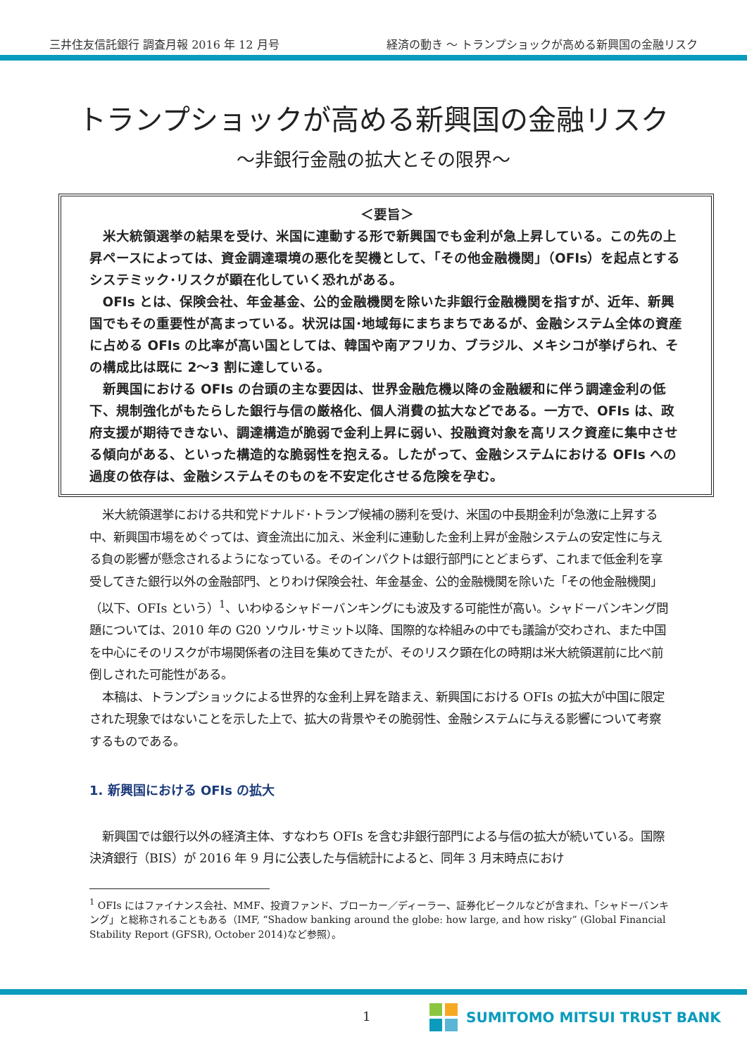三井住友信託銀行 調査月報 2016 年 12 月号 経済の動き ～ トランプショックが高める新興国の金融リスク
トランプショックが高める新興国の金融リスク
～非銀行金融の拡大とその限界～
＜要旨＞
米大統領選挙の結果を受け、米国に連動する形で新興国でも金利が急上昇している。この先の上昇ペースによっては、資金調達環境の悪化を契機として、「その他金融機関」（OFIs）を起点とするシステミック･リスクが顕在化していく恐れがある。
OFIs とは、保険会社、年金基金、公的金融機関を除いた非銀行金融機関を指すが、近年、新興国でもその重要性が高まっている。状況は国･地域毎にまちまちであるが、金融システム全体の資産に占める OFIs の比率が高い国としては、韓国や南アフリカ、ブラジル、メキシコが挙げられ、その構成比は既に 2～3 割に達している。
新興国における OFIs の台頭の主な要因は、世界金融危機以降の金融緩和に伴う調達金利の低下、規制強化がもたらした銀行与信の厳格化、個人消費の拡大などである。一方で、OFIs は、政府支援が期待できない、調達構造が脆弱で金利上昇に弱い、投融資対象を高リスク資産に集中させる傾向がある、といった構造的な脆弱性を抱える。したがって、金融システムにおける OFIs への過度の依存は、金融システムそのものを不安定化させる危険を孕む。
米大統領選挙における共和党ドナルド･トランプ候補の勝利を受け、米国の中長期金利が急激に上昇する中、新興国市場をめぐっては、資金流出に加え、米金利に連動した金利上昇が金融システムの安定性に与える負の影響が懸念されるようになっている。そのインパクトは銀行部門にとどまらず、これまで低金利を享受してきた銀行以外の金融部門、とりわけ保険会社、年金基金、公的金融機関を除いた「その他金融機関」（以下、OFIs という）<sup>1</sup>、いわゆるシャドーバンキングにも波及する可能性が高い。シャドーバンキング問題については、2010 年の G20 ソウル･サミット以降、国際的な枠組みの中でも議論が交わされ、また中国を中心にそのリスクが市場関係者の注目を集めてきたが、そのリスク顕在化の時期は米大統領選前に比べ前倒しされた可能性がある。
本稿は、トランプショックによる世界的な金利上昇を踏まえ、新興国における OFIs の拡大が中国に限定された現象ではないことを示した上で、拡大の背景やその脆弱性、金融システムに与える影響について考察するものである。
1. 新興国における OFIs の拡大
新興国では銀行以外の経済主体、すなわち OFIs を含む非銀行部門による与信の拡大が続いている。国際決済銀行（BIS）が 2016 年 9 月に公表した与信統計によると、同年 3 月末時点におけ
<sup>1</sup> OFIs にはファイナンス会社、MMF、投資ファンド、ブローカー／ディーラー、証券化ビークルなどが含まれ、「シャドーバンキング」と総称されることもある（IMF, “Shadow banking around the globe: how large, and how risky” (Global Financial Stability Report (GFSR), October 2014)など参照）。
1 SUMITOMO MITSUI TRUST BANK